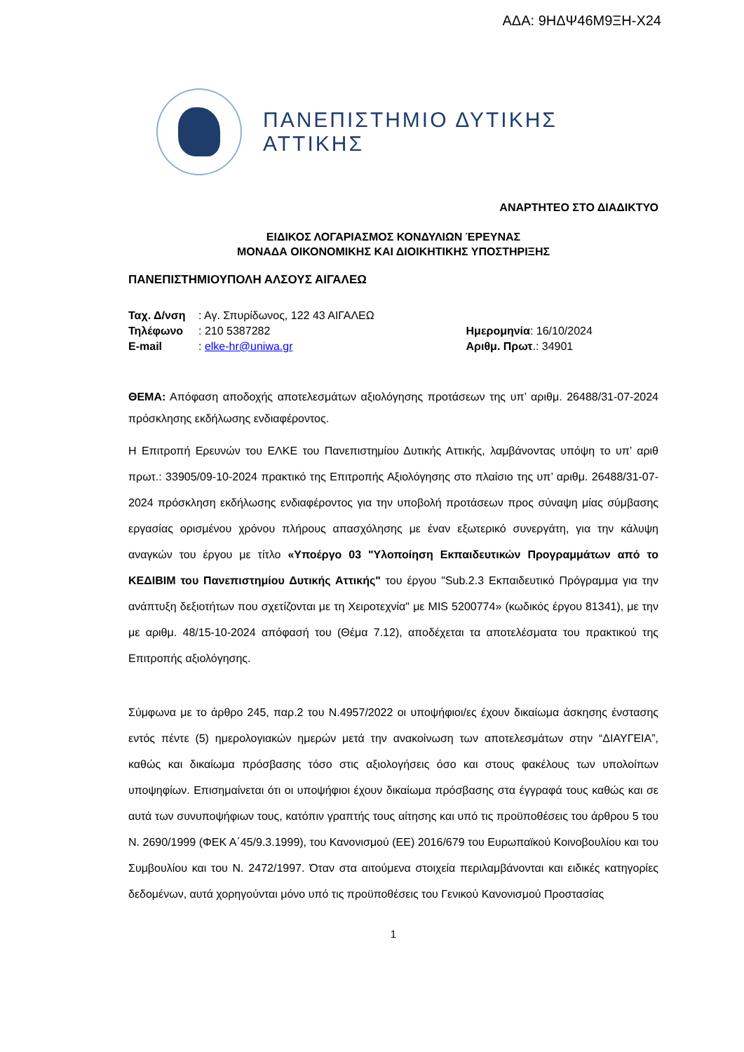ΑΔΑ: 9ΗΔΨ46Μ9ΞΗ-Χ24
ΠΑΝΕΠΙΣΤΗΜΙΟ ΔΥΤΙΚΗΣ ΑΤΤΙΚΗΣ
ΑΝΑΡΤΗΤΕΟ ΣΤΟ ΔΙΑΔΙΚΤΥΟ
ΕΙΔΙΚΟΣ ΛΟΓΑΡΙΑΣΜΟΣ ΚΟΝΔΥΛΙΩΝ ΈΡΕΥΝΑΣ
ΜΟΝΑΔΑ ΟΙΚΟΝΟΜΙΚΗΣ ΚΑΙ ΔΙΟΙΚΗΤΙΚΗΣ ΥΠΟΣΤΗΡΙΞΗΣ
ΠΑΝΕΠΙΣΤΗΜΙΟΥΠΟΛΗ ΑΛΣΟΥΣ ΑΙΓΑΛΕΩ
| Ταχ. Δ/νση | : Αγ. Σπυρίδωνος, 122 43 ΑΙΓΑΛΕΩ | |
| Τηλέφωνο | : 210 5387282 | Ημερομηνία : 16/10/2024 |
| E-mail | : elke-hr@uniwa.gr | Αριθμ. Πρωτ .: 34901 |
ΘΕΜΑ: Απόφαση αποδοχής αποτελεσμάτων αξιολόγησης προτάσεων της υπ’ αριθμ. 26488/31-07-2024 πρόσκλησης εκδήλωσης ενδιαφέροντος.
Η Επιτροπή Ερευνών του ΕΛΚΕ του Πανεπιστημίου Δυτικής Αττικής, λαμβάνοντας υπόψη το υπ’ αριθ πρωτ.: 33905/09-10-2024 πρακτικό της Επιτροπής Αξιολόγησης στο πλαίσιο της υπ’ αριθμ. 26488/31-07-2024 πρόσκληση εκδήλωσης ενδιαφέροντος για την υποβολή προτάσεων προς σύναψη μίας σύμβασης εργασίας ορισμένου χρόνου πλήρους απασχόλησης με έναν εξωτερικό συνεργάτη, για την κάλυψη αναγκών του έργου με τίτλο «Υποέργο 03 "Υλοποίηση Εκπαιδευτικών Προγραμμάτων από το ΚΕΔΙΒΙΜ του Πανεπιστημίου Δυτικής Αττικής" του έργου "Sub.2.3 Εκπαιδευτικό Πρόγραμμα για την ανάπτυξη δεξιοτήτων που σχετίζονται με τη Χειροτεχνία" με MIS 5200774» (κωδικός έργου 81341), με την με αριθμ. 48/15-10-2024 απόφασή του (Θέμα 7.12), αποδέχεται τα αποτελέσματα του πρακτικού της Επιτροπής αξιολόγησης.
Σύμφωνα με το άρθρο 245, παρ.2 του Ν.4957/2022 οι υποψήφιοι/ες έχουν δικαίωμα άσκησης ένστασης εντός πέντε (5) ημερολογιακών ημερών μετά την ανακοίνωση των αποτελεσμάτων στην “ΔΙΑΥΓΕΙΑ”, καθώς και δικαίωμα πρόσβασης τόσο στις αξιολογήσεις όσο και στους φακέλους των υπολοίπων υποψηφίων. Επισημαίνεται ότι οι υποψήφιοι έχουν δικαίωμα πρόσβασης στα έγγραφά τους καθώς και σε αυτά των συνυποψήφιων τους, κατόπιν γραπτής τους αίτησης και υπό τις προϋποθέσεις του άρθρου 5 του Ν. 2690/1999 (ΦΕΚ Α΄45/9.3.1999), του Κανονισμού (ΕΕ) 2016/679 του Ευρωπαϊκού Κοινοβουλίου και του Συμβουλίου και του Ν. 2472/1997. Όταν στα αιτούμενα στοιχεία περιλαμβάνονται και ειδικές κατηγορίες δεδομένων, αυτά χορηγούνται μόνο υπό τις προϋποθέσεις του Γενικού Κανονισμού Προστασίας
1